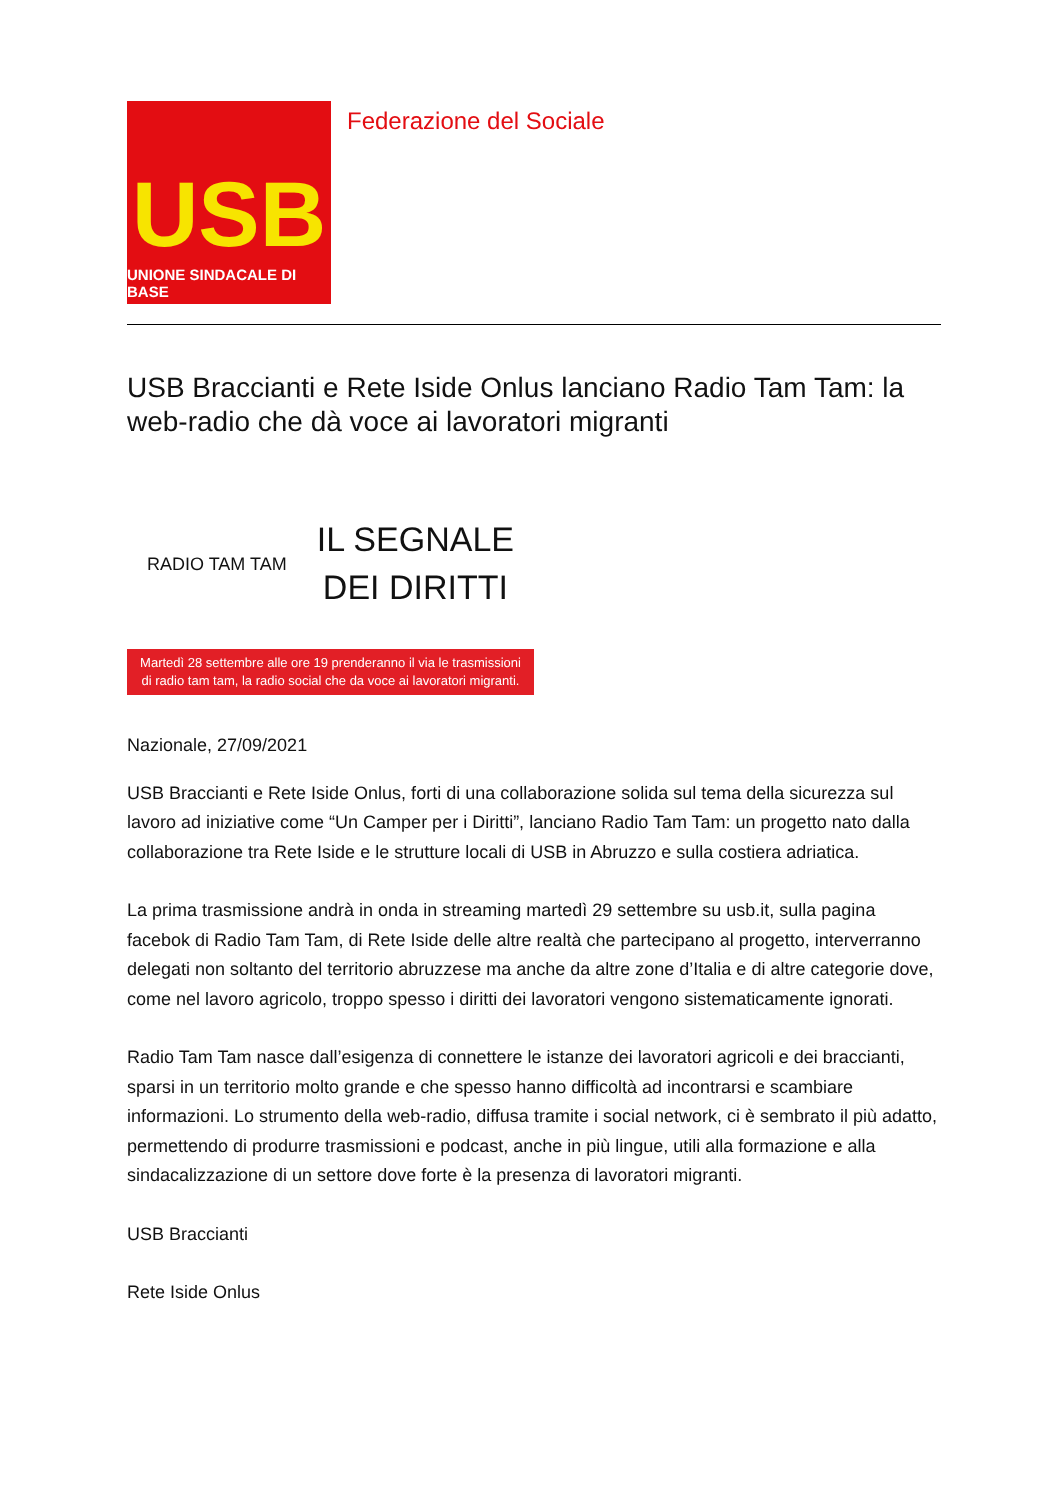USB
UNIONE SINDACALE DI BASE
Federazione del Sociale
USB Braccianti e Rete Iside Onlus lanciano Radio Tam Tam: la web-radio che dà voce ai lavoratori migranti
RADIO TAM TAM
IL SEGNALE
DEI DIRITTI
Martedì 28 settembre alle ore 19 prenderanno il via le trasmissioni
di radio tam tam, la radio social che da voce ai lavoratori migranti.
Nazionale, 27/09/2021
USB Braccianti e Rete Iside Onlus, forti di una collaborazione solida sul tema della sicurezza sul lavoro ad iniziative come “Un Camper per i Diritti”, lanciano Radio Tam Tam: un progetto nato dalla collaborazione tra Rete Iside e le strutture locali di USB in Abruzzo e sulla costiera adriatica.
La prima trasmissione andrà in onda in streaming martedì 29 settembre su usb.it, sulla pagina facebok di Radio Tam Tam, di Rete Iside delle altre realtà che partecipano al progetto, interverranno delegati non soltanto del territorio abruzzese ma anche da altre zone d’Italia e di altre categorie dove, come nel lavoro agricolo, troppo spesso i diritti dei lavoratori vengono sistematicamente ignorati.
Radio Tam Tam nasce dall’esigenza di connettere le istanze dei lavoratori agricoli e dei braccianti, sparsi in un territorio molto grande e che spesso hanno difficoltà ad incontrarsi e scambiare informazioni. Lo strumento della web-radio, diffusa tramite i social network, ci è sembrato il più adatto, permettendo di produrre trasmissioni e podcast, anche in più lingue, utili alla formazione e alla sindacalizzazione di un settore dove forte è la presenza di lavoratori migranti.
USB Braccianti
Rete Iside Onlus